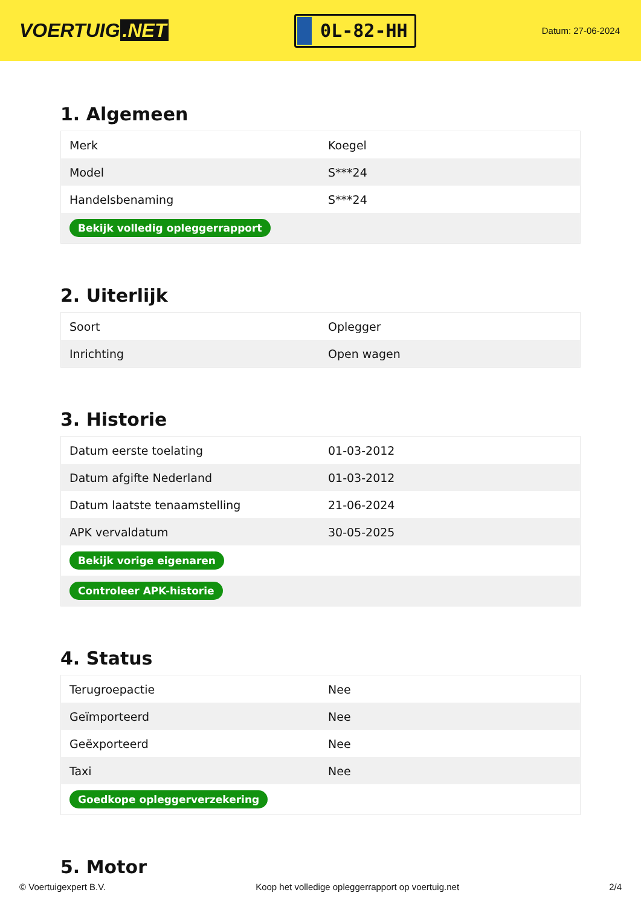VOERTUIG.NET
0L-82-HH
Datum: 27-06-2024
1. Algemeen
| Merk | Koegel |
| Model | S***24 |
| Handelsbenaming | S***24 |
| Bekijk volledig opleggerrapport | |
2. Uiterlijk
| Soort | Oplegger |
| Inrichting | Open wagen |
3. Historie
| Datum eerste toelating | 01-03-2012 |
| Datum afgifte Nederland | 01-03-2012 |
| Datum laatste tenaamstelling | 21-06-2024 |
| APK vervaldatum | 30-05-2025 |
| Bekijk vorige eigenaren | |
| Controleer APK-historie | |
4. Status
| Terugroepactie | Nee |
| Geïmporteerd | Nee |
| Geëxporteerd | Nee |
| Taxi | Nee |
| Goedkope opleggerverzekering | |
5. Motor
© Voertuigexpert B.V. Koop het volledige opleggerrapport op voertuig.net 2/4